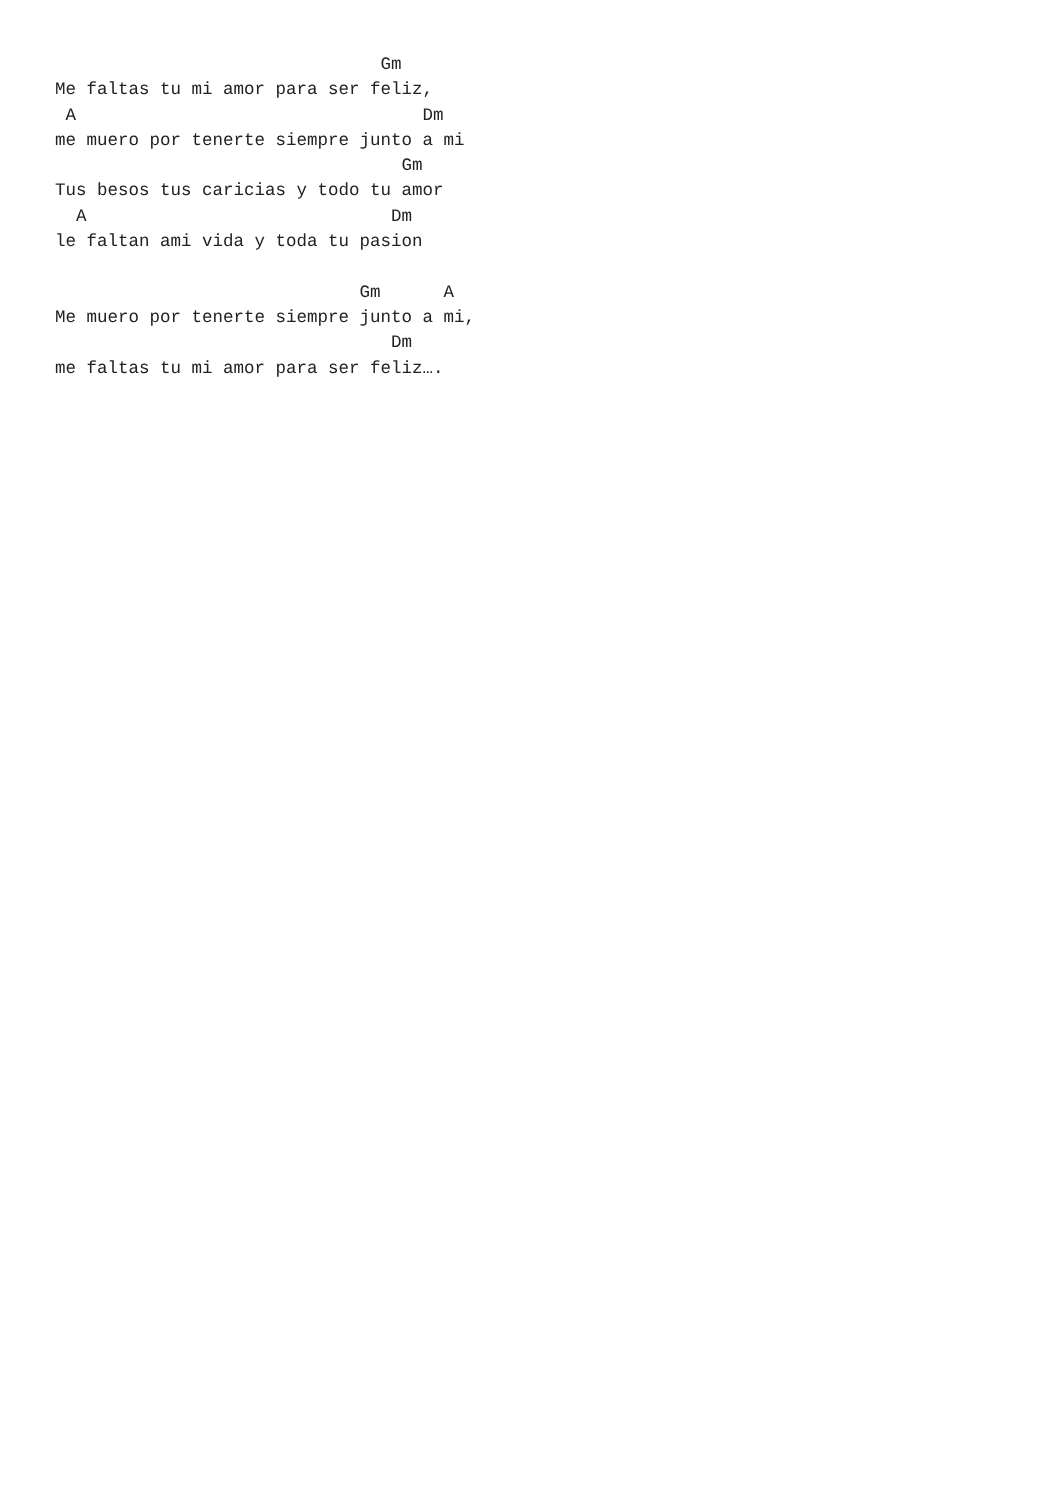Gm
Me faltas tu mi amor para ser feliz,
 A                                 Dm
me muero por tenerte siempre junto a mi
                                 Gm
Tus besos tus caricias y todo tu amor
  A                             Dm
le faltan ami vida y toda tu pasion

                             Gm      A
Me muero por tenerte siempre junto a mi,
                                Dm
me faltas tu mi amor para ser feliz….